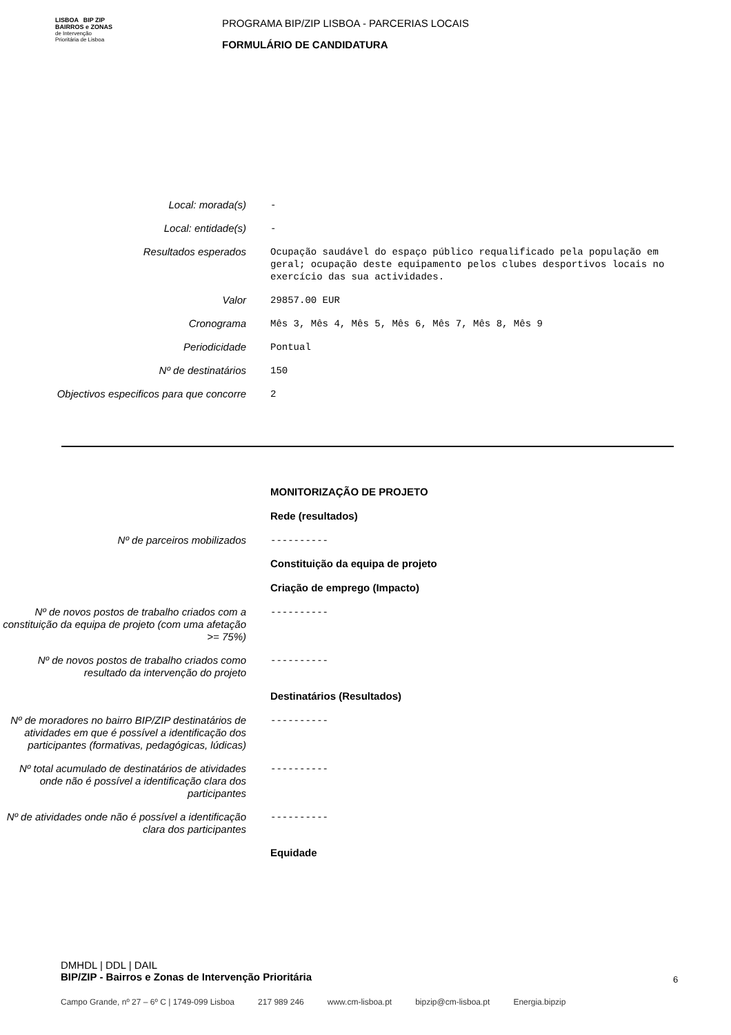LISBOA BIP ZIP
BAIRROS e ZONAS
de Intervenção
Prioritária de Lisboa
PROGRAMA BIP/ZIP LISBOA - PARCERIAS LOCAIS
FORMULÁRIO DE CANDIDATURA
Local: morada(s) -
Local: entidade(s) -
Resultados esperados Ocupação saudável do espaço público requalificado pela população em geral; ocupação deste equipamento pelos clubes desportivos locais no exercício das sua actividades.
Valor 29857.00 EUR
Cronograma Mês 3, Mês 4, Mês 5, Mês 6, Mês 7, Mês 8, Mês 9
Periodicidade Pontual
Nº de destinatários 150
Objectivos especificos para que concorre
2
MONITORIZAÇÃO DE PROJETO
Rede (resultados)
Nº de parceiros mobilizados ----------
Constituição da equipa de projeto
Criação de emprego (Impacto)
Nº de novos postos de trabalho criados com a constituição da equipa de projeto (com uma afetação >= 75%)
----------
Nº de novos postos de trabalho criados como resultado da intervenção do projeto
----------
Destinatários (Resultados)
Nº de moradores no bairro BIP/ZIP destinatários de atividades em que é possível a identificação dos participantes (formativas, pedagógicas, lúdicas)
----------
Nº total acumulado de destinatários de atividades onde não é possível a identificação clara dos participantes
----------
Nº de atividades onde não é possível a identificação clara dos participantes
----------
Equidade
DMHDL | DDL | DAIL
BIP/ZIP - Bairros e Zonas de Intervenção Prioritária
6
Campo Grande, nº 27 – 6º C | 1749-099 Lisboa 217 989 246 www.cm-lisboa.pt bipzip@cm-lisboa.pt Energia.bipzip